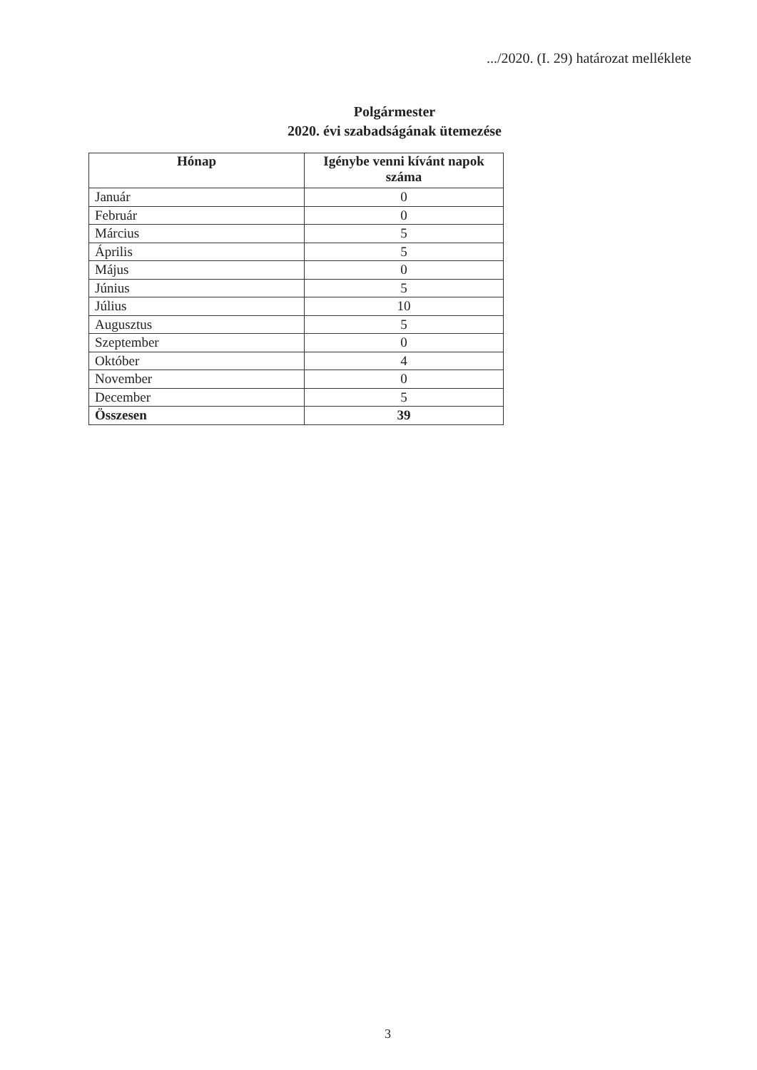.../2020. (I. 29) határozat melléklete
Polgármester
2020. évi szabadságának ütemezése
| Hónap | Igénybe venni kívánt napok száma |
| --- | --- |
| Január | 0 |
| Február | 0 |
| Március | 5 |
| Április | 5 |
| Május | 0 |
| Június | 5 |
| Július | 10 |
| Augusztus | 5 |
| Szeptember | 0 |
| Október | 4 |
| November | 0 |
| December | 5 |
| Összesen | 39 |
3